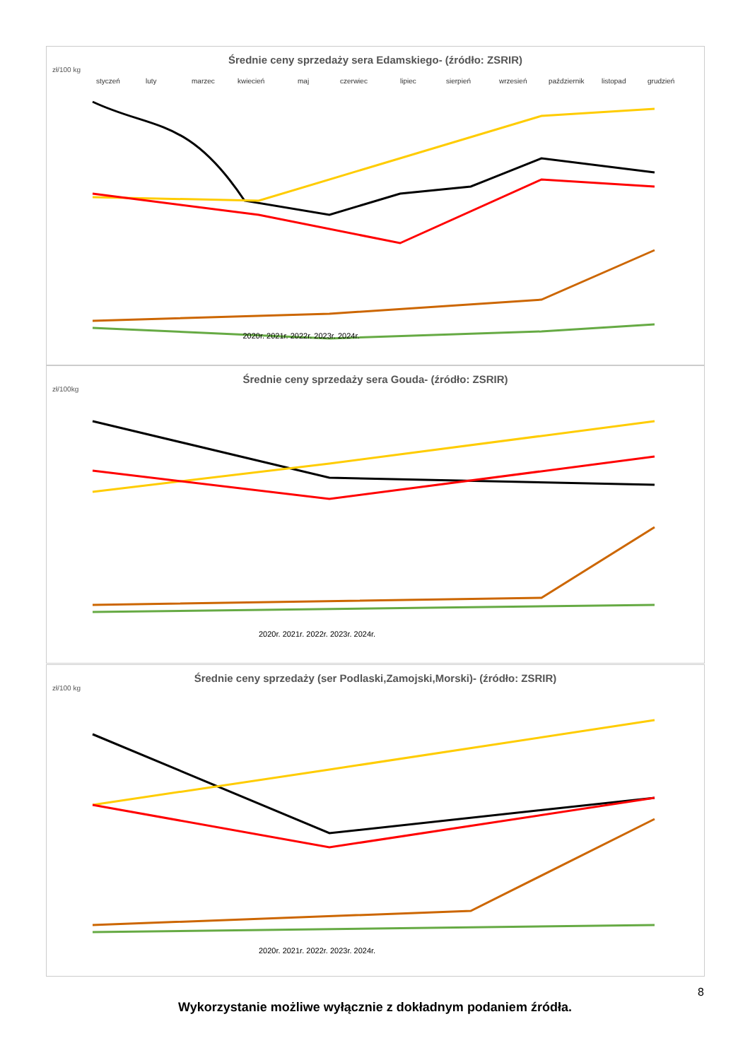Średnie ceny sprzedaży sera Edamskiego- (źródło: ZSRIR)
zł/100 kg
styczeń
luty
marzec
kwiecień
maj
czerwiec
lipiec
sierpień
wrzesień
październik
listopad
grudzień
2020r. 2021r. 2022r. 2023r. 2024r.
Średnie ceny sprzedaży sera Gouda- (źródło: ZSRIR)
zł/100kg
2020r. 2021r. 2022r. 2023r. 2024r.
Średnie ceny sprzedaży (ser Podlaski,Zamojski,Morski)- (źródło: ZSRIR)
zł/100 kg
2020r. 2021r. 2022r. 2023r. 2024r.
8
Wykorzystanie możliwe wyłącznie z dokładnym podaniem źródła.